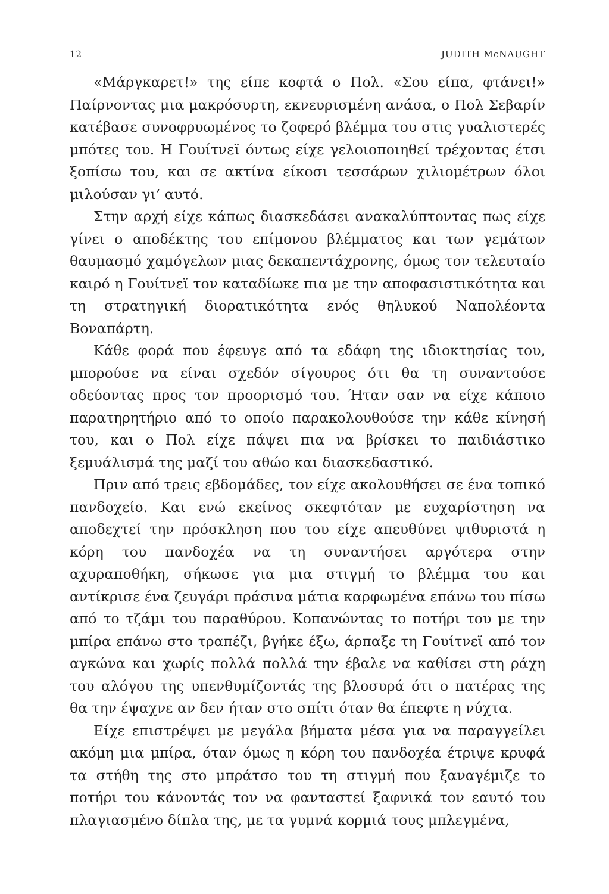12 JUDITH McNAUGHT
«Μάργκαρετ!» της είπε κοφτά ο Πολ. «Σου είπα, φτάνει!» Παίρνοντας μια μακρόσυρτη, εκνευρισμένη ανάσα, ο Πολ Σεβαρίν κατέβασε συνοφρυωμένος το ζοφερό βλέμμα του στις γυαλιστερές μπότες του. Η Γουίτνεϊ όντως είχε γελοιοποιηθεί τρέχοντας έτσι ξοπίσω του, και σε ακτίνα είκοσι τεσσάρων χιλιομέτρων όλοι μιλούσαν γι’ αυτό.
Στην αρχή είχε κάπως διασκεδάσει ανακαλύπτοντας πως είχε γίνει ο αποδέκτης του επίμονου βλέμματος και των γεμάτων θαυμασμό χαμόγελων μιας δεκαπεντάχρονης, όμως τον τελευταίο καιρό η Γουίτνεϊ τον καταδίωκε πια με την αποφασιστικότητα και τη στρατηγική διορατικότητα ενός θηλυκού Ναπολέοντα Βοναπάρτη.
Κάθε φορά που έφευγε από τα εδάφη της ιδιοκτησίας του, μπορούσε να είναι σχεδόν σίγουρος ότι θα τη συναντούσε οδεύοντας προς τον προορισμό του. Ήταν σαν να είχε κάποιο παρατηρητήριο από το οποίο παρακολουθούσε την κάθε κίνησή του, και ο Πολ είχε πάψει πια να βρίσκει το παιδιάστικο ξεμυάλισμά της μαζί του αθώο και διασκεδαστικό.
Πριν από τρεις εβδομάδες, τον είχε ακολουθήσει σε ένα τοπικό πανδοχείο. Και ενώ εκείνος σκεφτόταν με ευχαρίστηση να αποδεχτεί την πρόσκληση που του είχε απευθύνει ψιθυριστά η κόρη του πανδοχέα να τη συναντήσει αργότερα στην αχυραποθήκη, σήκωσε για μια στιγμή το βλέμμα του και αντίκρισε ένα ζευγάρι πράσινα μάτια καρφωμένα επάνω του πίσω από το τζάμι του παραθύρου. Κοπανώντας το ποτήρι του με την μπίρα επάνω στο τραπέζι, βγήκε έξω, άρπαξε τη Γουίτνεϊ από τον αγκώνα και χωρίς πολλά πολλά την έβαλε να καθίσει στη ράχη του αλόγου της υπενθυμίζοντάς της βλοσυρά ότι ο πατέρας της θα την έψαχνε αν δεν ήταν στο σπίτι όταν θα έπεφτε η νύχτα.
Είχε επιστρέψει με μεγάλα βήματα μέσα για να παραγγείλει ακόμη μια μπίρα, όταν όμως η κόρη του πανδοχέα έτριψε κρυφά τα στήθη της στο μπράτσο του τη στιγμή που ξαναγέμιζε το ποτήρι του κάνοντάς τον να φανταστεί ξαφνικά τον εαυτό του πλαγιασμένο δίπλα της, με τα γυμνά κορμιά τους μπλεγμένα,